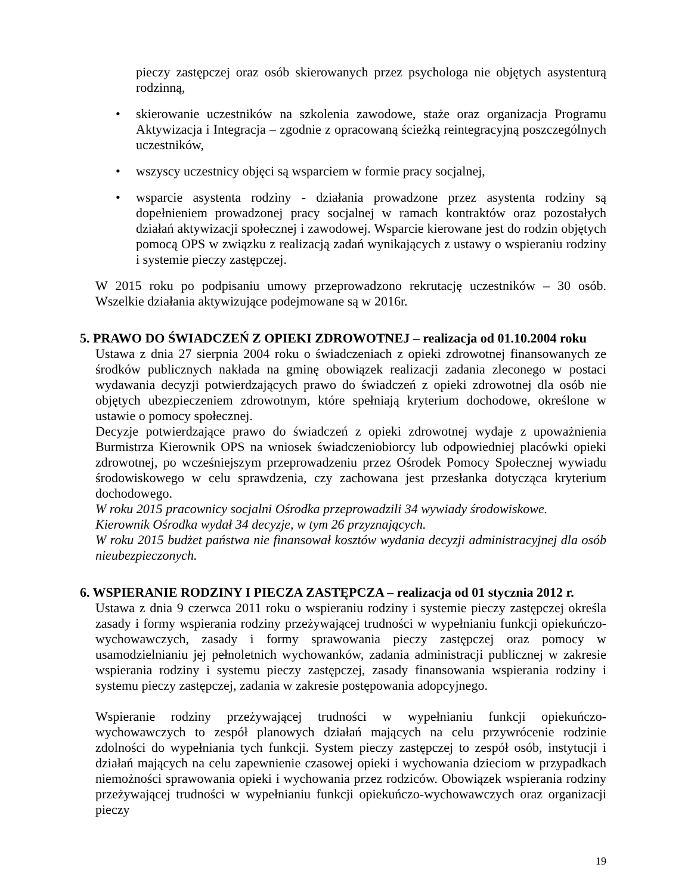pieczy zastępczej oraz osób skierowanych przez psychologa nie objętych asystenturą rodzinną,
• skierowanie uczestników na szkolenia zawodowe, staże oraz organizacja Programu Aktywizacja i Integracja – zgodnie z opracowaną ścieżką reintegracyjną poszczególnych uczestników,
• wszyscy uczestnicy objęci są wsparciem w formie pracy socjalnej,
• wsparcie asystenta rodziny - działania prowadzone przez asystenta rodziny są dopełnieniem prowadzonej pracy socjalnej w ramach kontraktów oraz pozostałych działań aktywizacji społecznej i zawodowej. Wsparcie kierowane jest do rodzin objętych pomocą OPS w związku z realizacją zadań wynikających z ustawy o wspieraniu rodziny i systemie pieczy zastępczej.
W 2015 roku po podpisaniu umowy przeprowadzono rekrutację uczestników – 30 osób. Wszelkie działania aktywizujące podejmowane są w 2016r.
5. PRAWO DO ŚWIADCZEŃ Z OPIEKI ZDROWOTNEJ – realizacja od 01.10.2004 roku
Ustawa z dnia 27 sierpnia 2004 roku o świadczeniach z opieki zdrowotnej finansowanych ze środków publicznych nakłada na gminę obowiązek realizacji zadania zleconego w postaci wydawania decyzji potwierdzających prawo do świadczeń z opieki zdrowotnej dla osób nie objętych ubezpieczeniem zdrowotnym, które spełniają kryterium dochodowe, określone w ustawie o pomocy społecznej.
Decyzje potwierdzające prawo do świadczeń z opieki zdrowotnej wydaje z upoważnienia Burmistrza Kierownik OPS na wniosek świadczeniobiorcy lub odpowiedniej placówki opieki zdrowotnej, po wcześniejszym przeprowadzeniu przez Ośrodek Pomocy Społecznej wywiadu środowiskowego w celu sprawdzenia, czy zachowana jest przesłanka dotycząca kryterium dochodowego.
W roku 2015 pracownicy socjalni Ośrodka przeprowadzili 34 wywiady środowiskowe.
Kierownik Ośrodka wydał 34 decyzje, w tym 26 przyznających.
W roku 2015 budżet państwa nie finansował kosztów wydania decyzji administracyjnej dla osób nieubezpieczonych.
6. WSPIERANIE RODZINY I PIECZA ZASTĘPCZA – realizacja od 01 stycznia 2012 r.
Ustawa z dnia 9 czerwca 2011 roku o wspieraniu rodziny i systemie pieczy zastępczej określa zasady i formy wspierania rodziny przeżywającej trudności w wypełnianiu funkcji opiekuńczo-wychowawczych, zasady i formy sprawowania pieczy zastępczej oraz pomocy w usamodzielnianiu jej pełnoletnich wychowanków, zadania administracji publicznej w zakresie wspierania rodziny i systemu pieczy zastępczej, zasady finansowania wspierania rodziny i systemu pieczy zastępczej, zadania w zakresie postępowania adopcyjnego.
Wspieranie rodziny przeżywającej trudności w wypełnianiu funkcji opiekuńczo-wychowawczych to zespół planowych działań mających na celu przywrócenie rodzinie zdolności do wypełniania tych funkcji. System pieczy zastępczej to zespół osób, instytucji i działań mających na celu zapewnienie czasowej opieki i wychowania dzieciom w przypadkach niemożności sprawowania opieki i wychowania przez rodziców. Obowiązek wspierania rodziny przeżywającej trudności w wypełnianiu funkcji opiekuńczo-wychowawczych oraz organizacji pieczy
19